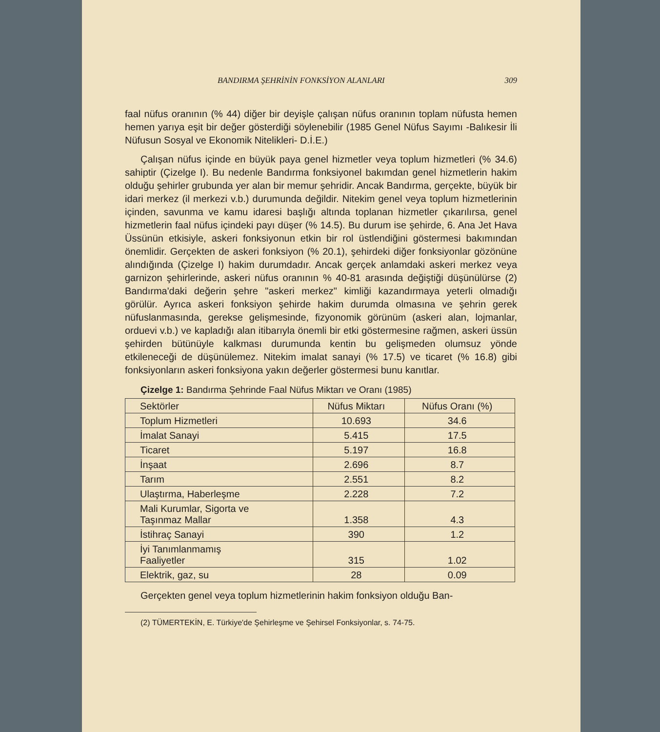BANDIRMA ŞEHRİNİN FONKSİYON ALANLARI 309
faal nüfus oranının (% 44) diğer bir deyişle çalışan nüfus oranının toplam nüfusta hemen hemen yarıya eşit bir değer gösterdiği söylenebilir (1985 Genel Nüfus Sayımı -Balıkesir İli Nüfusun Sosyal ve Ekonomik Nitelikleri- D.İ.E.)
Çalışan nüfus içinde en büyük paya genel hizmetler veya toplum hizmetleri (% 34.6) sahiptir (Çizelge I). Bu nedenle Bandırma fonksiyonel bakımdan genel hizmetlerin hakim olduğu şehirler grubunda yer alan bir memur şehridir. Ancak Bandırma, gerçekte, büyük bir idari merkez (il merkezi v.b.) durumunda değildir. Nitekim genel veya toplum hizmetlerinin içinden, savunma ve kamu idaresi başlığı altında toplanan hizmetler çıkarılırsa, genel hizmetlerin faal nüfus içindeki payı düşer (% 14.5). Bu durum ise şehirde, 6. Ana Jet Hava Üssünün etkisiyle, askeri fonksiyonun etkin bir rol üstlendiğini göstermesi bakımından önemlidir. Gerçekten de askeri fonksiyon (% 20.1), şehirdeki diğer fonksiyonlar gözönüne alındığında (Çizelge I) hakim durumdadır. Ancak gerçek anlamdaki askeri merkez veya garnizon şehirlerinde, askeri nüfus oranının % 40-81 arasında değiştiği düşünülürse (2) Bandırma'daki değerin şehre "askeri merkez" kimliği kazandırmaya yeterli olmadığı görülür. Ayrıca askeri fonksiyon şehirde hakim durumda olmasına ve şehrin gerek nüfuslanmasında, gerekse gelişmesinde, fizyonomik görünüm (askeri alan, lojmanlar, orduevi v.b.) ve kapladığı alan itibarıyla önemli bir etki göstermesine rağmen, askeri üssün şehirden bütünüyle kalkması durumunda kentin bu gelişmeden olumsuz yönde etkileneceği de düşünülemez. Nitekim imalat sanayi (% 17.5) ve ticaret (% 16.8) gibi fonksiyonların askeri fonksiyona yakın değerler göstermesi bunu kanıtlar.
Çizelge 1: Bandırma Şehrinde Faal Nüfus Miktarı ve Oranı (1985)
| Sektörler | Nüfus Miktarı | Nüfus Oranı (%) |
| --- | --- | --- |
| Toplum Hizmetleri | 10.693 | 34.6 |
| İmalat Sanayi | 5.415 | 17.5 |
| Ticaret | 5.197 | 16.8 |
| İnşaat | 2.696 | 8.7 |
| Tarım | 2.551 | 8.2 |
| Ulaştırma, Haberleşme | 2.228 | 7.2 |
| Mali Kurumlar, Sigorta ve Taşınmaz Mallar | 1.358 | 4.3 |
| İstihraç Sanayi | 390 | 1.2 |
| İyi Tanımlanmamış Faaliyetler | 315 | 1.02 |
| Elektrik, gaz, su | 28 | 0.09 |
Gerçekten genel veya toplum hizmetlerinin hakim fonksiyon olduğu Ban-
(2) TÜMERTEKİN, E. Türkiye'de Şehirleşme ve Şehirsel Fonksiyonlar, s. 74-75.